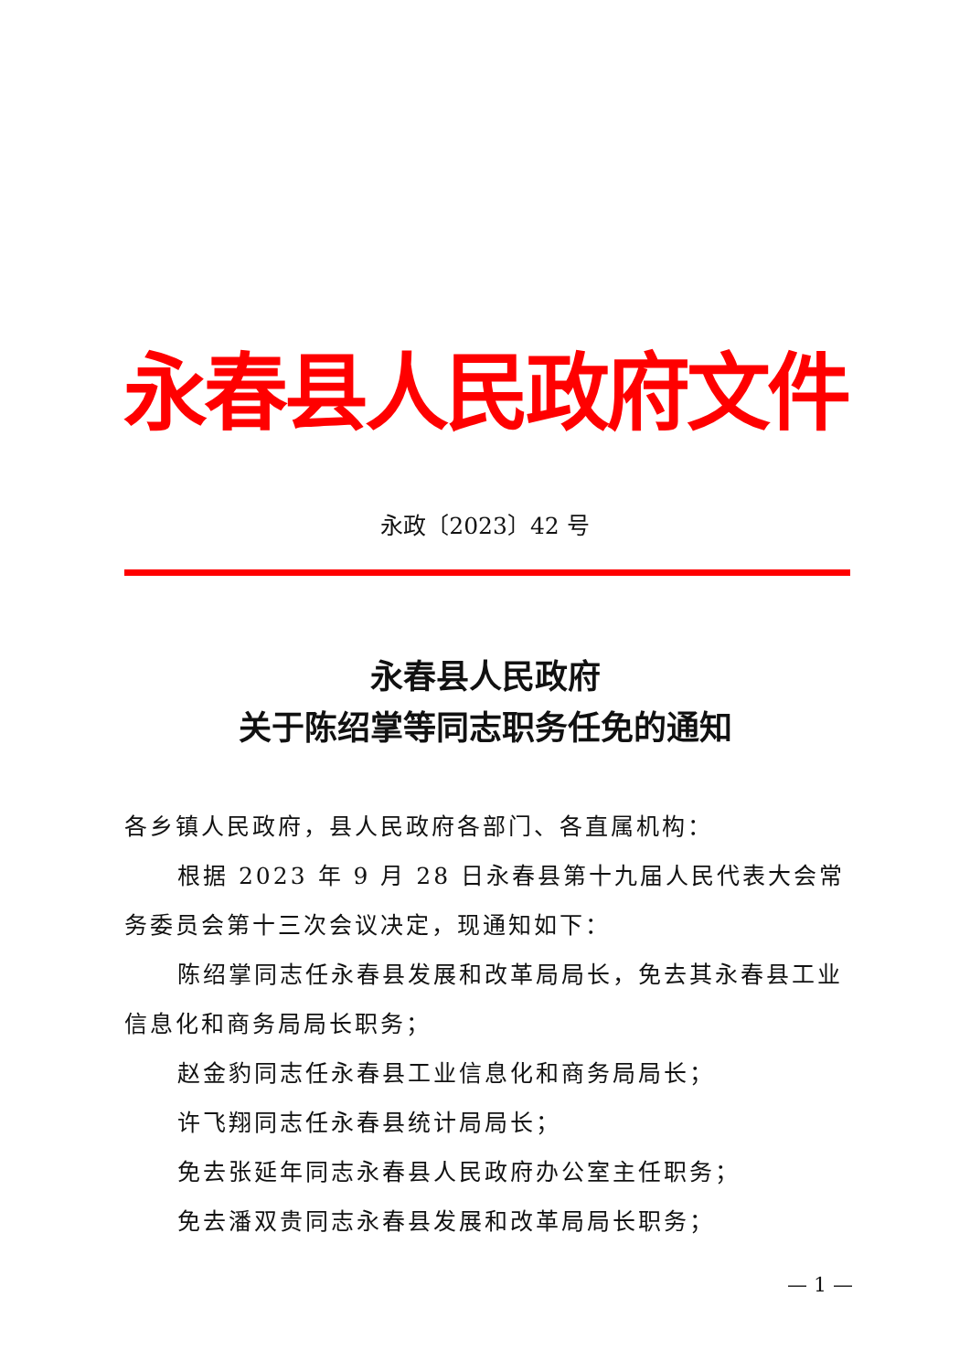永春县人民政府文件
永政〔2023〕42 号
永春县人民政府
关于陈绍掌等同志职务任免的通知
各乡镇人民政府，县人民政府各部门、各直属机构：
根据 2023 年 9 月 28 日永春县第十九届人民代表大会常务委员会第十三次会议决定，现通知如下：
陈绍掌同志任永春县发展和改革局局长，免去其永春县工业信息化和商务局局长职务；
赵金豹同志任永春县工业信息化和商务局局长；
许飞翔同志任永春县统计局局长；
免去张延年同志永春县人民政府办公室主任职务；
免去潘双贵同志永春县发展和改革局局长职务；
— 1 —